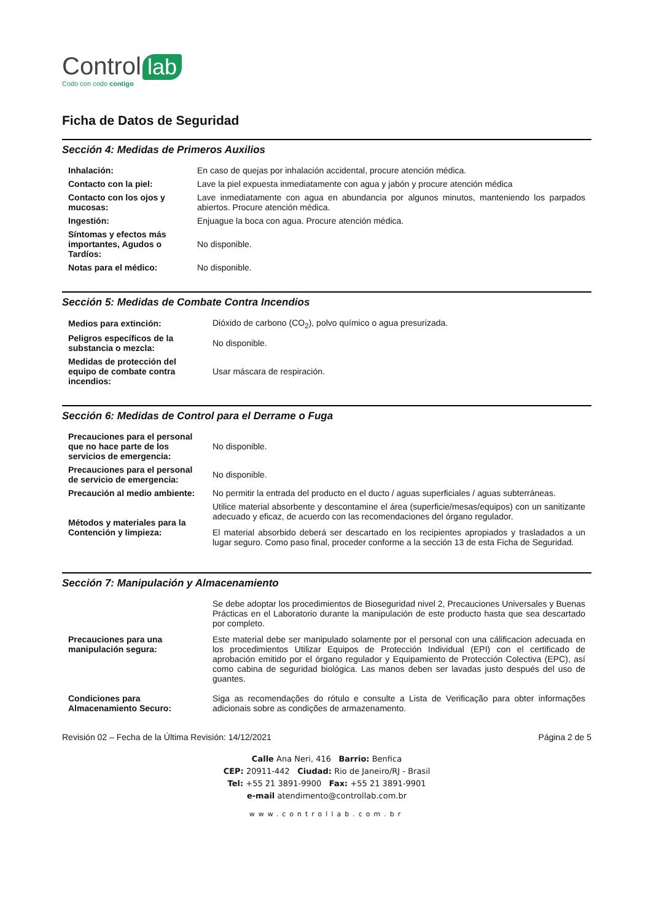Control lab
Codo con codo contigo
Ficha de Datos de Seguridad
Sección 4: Medidas de Primeros Auxilios
| Inhalación: | En caso de quejas por inhalación accidental, procure atención médica. |
| Contacto con la piel: | Lave la piel expuesta inmediatamente con agua y jabón y procure atención médica |
| Contacto con los ojos y mucosas: | Lave inmediatamente con agua en abundancia por algunos minutos, manteniendo los parpados abiertos. Procure atención médica. |
| Ingestión: | Enjuague la boca con agua. Procure atención médica. |
| Síntomas y efectos más importantes, Agudos o Tardíos: | No disponible. |
| Notas para el médico: | No disponible. |
Sección 5: Medidas de Combate Contra Incendios
| Medios para extinción: | Dióxido de carbono (CO<sub>2</sub>), polvo químico o agua presurizada. |
| Peligros específicos de la substancia o mezcla: | No disponible. |
| Medidas de protección del equipo de combate contra incendios: | Usar máscara de respiración. |
Sección 6: Medidas de Control para el Derrame o Fuga
| Precauciones para el personal que no hace parte de los servicios de emergencia: | No disponible. |
| Precauciones para el personal de servicio de emergencia: | No disponible. |
| Precaución al medio ambiente: | No permitir la entrada del producto en el ducto / aguas superficiales / aguas subterráneas. |
| Métodos y materiales para la Contención y limpieza: | Utilice material absorbente y descontamine el área (superficie/mesas/equipos) con un sanitizante adecuado y eficaz, de acuerdo con las recomendaciones del órgano regulador. El material absorbido deberá ser descartado en los recipientes apropiados y trasladados a un lugar seguro. Como paso final, proceder conforme a la sección 13 de esta Ficha de Seguridad. |
Sección 7: Manipulación y Almacenamiento
| Precauciones para una manipulación segura: | Se debe adoptar los procedimientos de Bioseguridad nivel 2, Precauciones Universales y Buenas Prácticas en el Laboratorio durante la manipulación de este producto hasta que sea descartado por completo. Este material debe ser manipulado solamente por el personal con una cálificacion adecuada en los procedimientos Utilizar Equipos de Protección Individual (EPI) con el certificado de aprobación emitido por el órgano regulador y Equipamiento de Protección Colectiva (EPC), así como cabina de seguridad biológica. Las manos deben ser lavadas justo después del uso de guantes. |
| Condiciones para Almacenamiento Securo: | Siga as recomendações do rótulo e consulte a Lista de Verificação para obter informações adicionais sobre as condições de armazenamento. |
Revisión 02 – Fecha de la Última Revisión: 14/12/2021 Página 2 de 5
Calle Ana Neri, 416 Barrio: Benfica
CEP: 20911-442 Ciudad: Rio de Janeiro/RJ - Brasil
Tel: +55 21 3891-9900 Fax: +55 21 3891-9901
e-mail atendimento@controllab.com.br
www.controllab.com.br